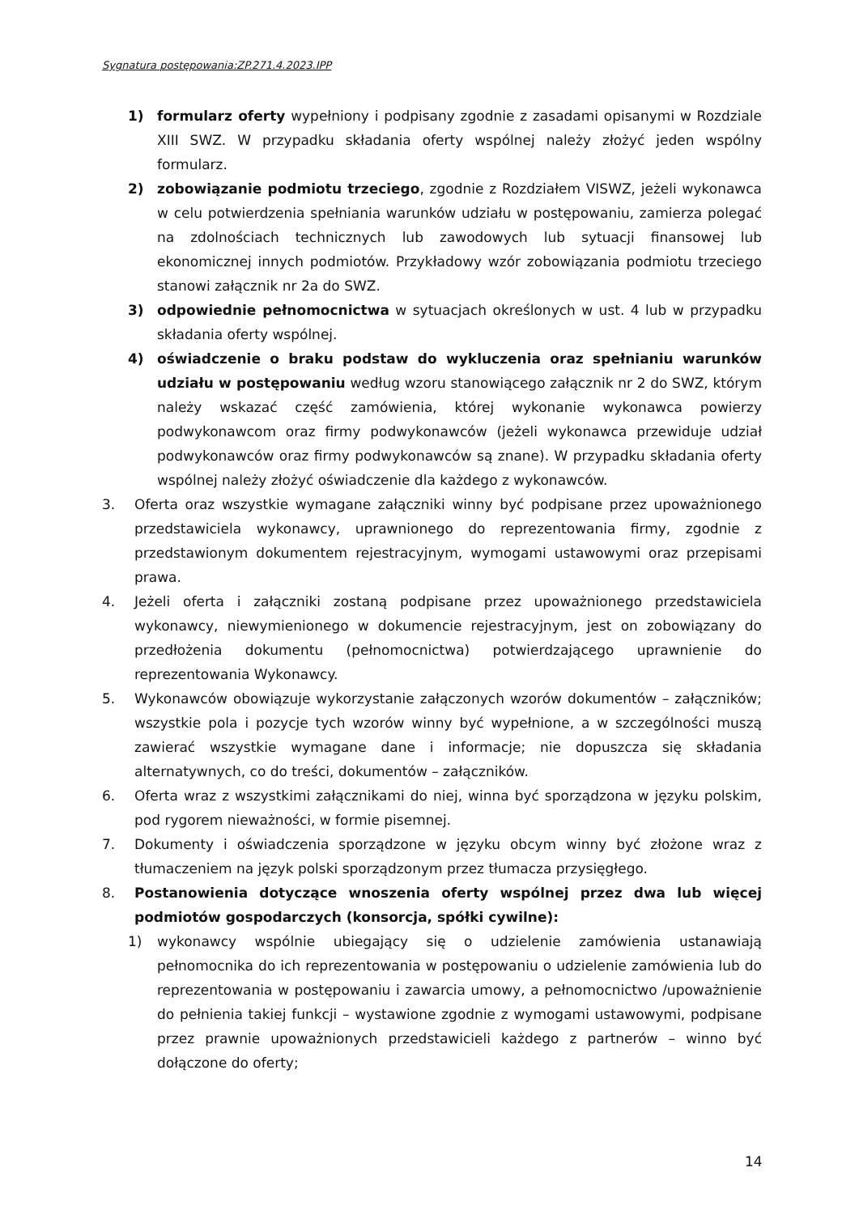Sygnatura postępowania:ZP.271.4.2023.IPP
1) formularz oferty wypełniony i podpisany zgodnie z zasadami opisanymi w Rozdziale XIII SWZ. W przypadku składania oferty wspólnej należy złożyć jeden wspólny formularz.
2) zobowiązanie podmiotu trzeciego, zgodnie z Rozdziałem VISWZ, jeżeli wykonawca w celu potwierdzenia spełniania warunków udziału w postępowaniu, zamierza polegać na zdolnościach technicznych lub zawodowych lub sytuacji finansowej lub ekonomicznej innych podmiotów. Przykładowy wzór zobowiązania podmiotu trzeciego stanowi załącznik nr 2a do SWZ.
3) odpowiednie pełnomocnictwa w sytuacjach określonych w ust. 4 lub w przypadku składania oferty wspólnej.
4) oświadczenie o braku podstaw do wykluczenia oraz spełnianiu warunków udziału w postępowaniu według wzoru stanowiącego załącznik nr 2 do SWZ, którym należy wskazać część zamówienia, której wykonanie wykonawca powierzy podwykonawcom oraz firmy podwykonawców (jeżeli wykonawca przewiduje udział podwykonawców oraz firmy podwykonawców są znane). W przypadku składania oferty wspólnej należy złożyć oświadczenie dla każdego z wykonawców.
3. Oferta oraz wszystkie wymagane załączniki winny być podpisane przez upoważnionego przedstawiciela wykonawcy, uprawnionego do reprezentowania firmy, zgodnie z przedstawionym dokumentem rejestracyjnym, wymogami ustawowymi oraz przepisami prawa.
4. Jeżeli oferta i załączniki zostaną podpisane przez upoważnionego przedstawiciela wykonawcy, niewymienionego w dokumencie rejestracyjnym, jest on zobowiązany do przedłożenia dokumentu (pełnomocnictwa) potwierdzającego uprawnienie do reprezentowania Wykonawcy.
5. Wykonawców obowiązuje wykorzystanie załączonych wzorów dokumentów – załączników; wszystkie pola i pozycje tych wzorów winny być wypełnione, a w szczególności muszą zawierać wszystkie wymagane dane i informacje; nie dopuszcza się składania alternatywnych, co do treści, dokumentów – załączników.
6. Oferta wraz z wszystkimi załącznikami do niej, winna być sporządzona w języku polskim, pod rygorem nieważności, w formie pisemnej.
7. Dokumenty i oświadczenia sporządzone w języku obcym winny być złożone wraz z tłumaczeniem na język polski sporządzonym przez tłumacza przysięgłego.
8. Postanowienia dotyczące wnoszenia oferty wspólnej przez dwa lub więcej podmiotów gospodarczych (konsorcja, spółki cywilne):
1) wykonawcy wspólnie ubiegający się o udzielenie zamówienia ustanawiają pełnomocnika do ich reprezentowania w postępowaniu o udzielenie zamówienia lub do reprezentowania w postępowaniu i zawarcia umowy, a pełnomocnictwo /upoważnienie do pełnienia takiej funkcji – wystawione zgodnie z wymogami ustawowymi, podpisane przez prawnie upoważnionych przedstawicieli każdego z partnerów – winno być dołączone do oferty;
14